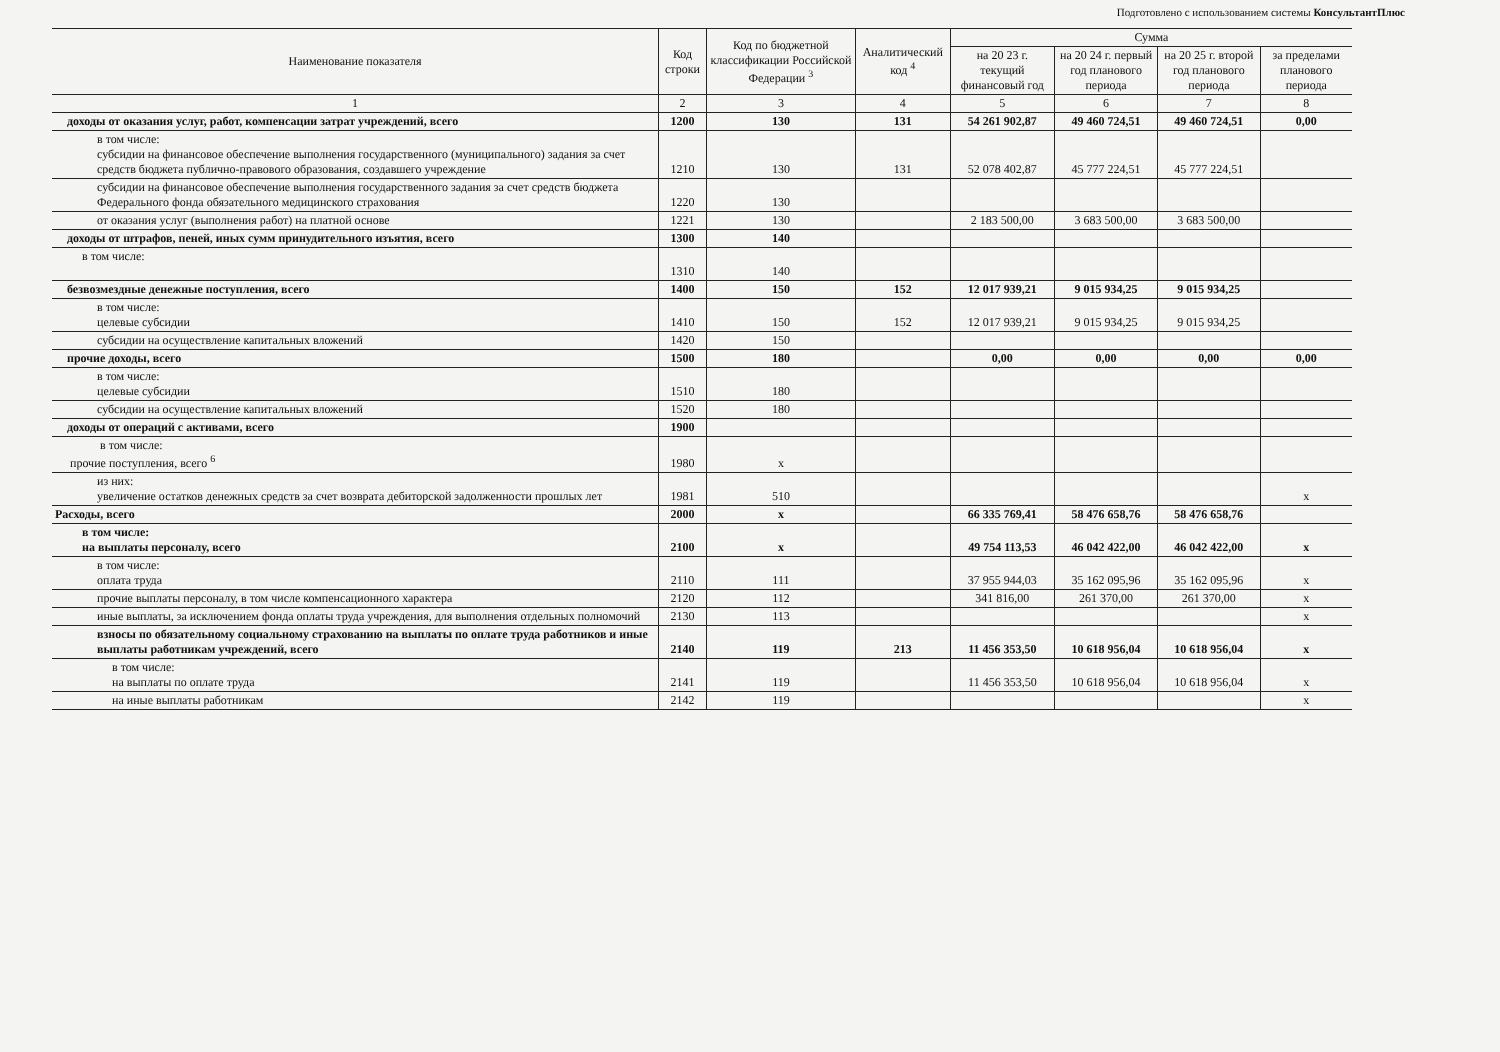Подготовлено с использованием системы КонсультантПлюс
| Наименование показателя | Код строки | Код по бюджетной классификации Российской Федерации <sup>3</sup> | Аналитический код <sup>4</sup> | Сумма | | | |
| --- | --- | --- | --- | --- | --- | --- | --- |
| | | | | на 20 23 г. текущий финансовый год | на 20 24 г. первый год планового периода | на 20 25 г. второй год планового периода | за пределами планового периода |
| 1 | 2 | 3 | 4 | 5 | 6 | 7 | 8 |
| доходы от оказания услуг, работ, компенсации затрат учреждений, всего | 1200 | 130 | 131 | 54 261 902,87 | 49 460 724,51 | 49 460 724,51 | 0,00 |
| в том числе: субсидии на финансовое обеспечение выполнения государственного (муниципального) задания за счет средств бюджета публично-правового образования, создавшего учреждение | 1210 | 130 | 131 | 52 078 402,87 | 45 777 224,51 | 45 777 224,51 | |
| субсидии на финансовое обеспечение выполнения государственного задания за счет средств бюджета Федерального фонда обязательного медицинского страхования | 1220 | 130 | | | | | |
| от оказания услуг (выполнения работ) на платной основе | 1221 | 130 | | 2 183 500,00 | 3 683 500,00 | 3 683 500,00 | |
| доходы от штрафов, пеней, иных сумм принудительного изъятия, всего | 1300 | 140 | | | | | |
| в том числе: | 1310 | 140 | | | | | |
| безвозмездные денежные поступления, всего | 1400 | 150 | 152 | 12 017 939,21 | 9 015 934,25 | 9 015 934,25 | |
| в том числе: целевые субсидии | 1410 | 150 | 152 | 12 017 939,21 | 9 015 934,25 | 9 015 934,25 | |
| субсидии на осуществление капитальных вложений | 1420 | 150 | | | | | |
| прочие доходы, всего | 1500 | 180 | | 0,00 | 0,00 | 0,00 | 0,00 |
| в том числе: целевые субсидии | 1510 | 180 | | | | | |
| субсидии на осуществление капитальных вложений | 1520 | 180 | | | | | |
| доходы от операций с активами, всего | 1900 | | | | | | |
| в том числе: прочие поступления, всего <sup>6</sup> | 1980 | x | | | | | |
| из них: увеличение остатков денежных средств за счет возврата дебиторской задолженности прошлых лет | 1981 | 510 | | | | | x |
| Расходы, всего | 2000 | x | | 66 335 769,41 | 58 476 658,76 | 58 476 658,76 | |
| в том числе: на выплаты персоналу, всего | 2100 | x | | 49 754 113,53 | 46 042 422,00 | 46 042 422,00 | x |
| в том числе: оплата труда | 2110 | 111 | | 37 955 944,03 | 35 162 095,96 | 35 162 095,96 | x |
| прочие выплаты персоналу, в том числе компенсационного характера | 2120 | 112 | | 341 816,00 | 261 370,00 | 261 370,00 | x |
| иные выплаты, за исключением фонда оплаты труда учреждения, для выполнения отдельных полномочий | 2130 | 113 | | | | | x |
| взносы по обязательному социальному страхованию на выплаты по оплате труда работников и иные выплаты работникам учреждений, всего | 2140 | 119 | 213 | 11 456 353,50 | 10 618 956,04 | 10 618 956,04 | x |
| в том числе: на выплаты по оплате труда | 2141 | 119 | | 11 456 353,50 | 10 618 956,04 | 10 618 956,04 | x |
| на иные выплаты работникам | 2142 | 119 | | | | | x |